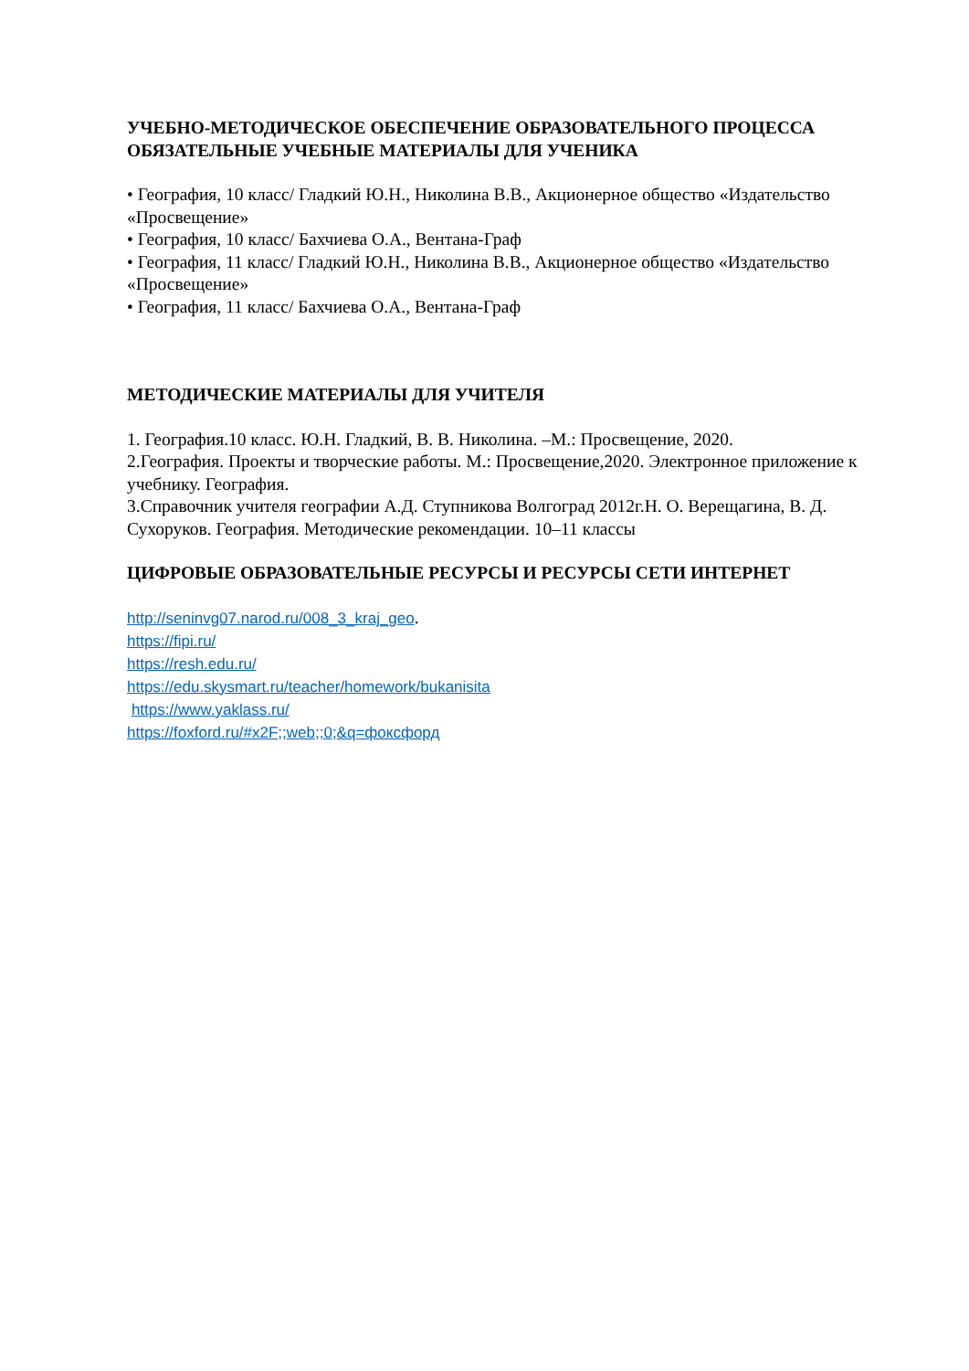УЧЕБНО-МЕТОДИЧЕСКОЕ ОБЕСПЕЧЕНИЕ ОБРАЗОВАТЕЛЬНОГО ПРОЦЕССА
ОБЯЗАТЕЛЬНЫЕ УЧЕБНЫЕ МАТЕРИАЛЫ ДЛЯ УЧЕНИКА
• География, 10 класс/ Гладкий Ю.Н., Николина В.В., Акционерное общество «Издательство «Просвещение»
• География, 10 класс/ Бахчиева О.А., Вентана-Граф
• География, 11 класс/ Гладкий Ю.Н., Николина В.В., Акционерное общество «Издательство «Просвещение»
• География, 11 класс/ Бахчиева О.А., Вентана-Граф
МЕТОДИЧЕСКИЕ МАТЕРИАЛЫ ДЛЯ УЧИТЕЛЯ
1. География.10 класс. Ю.Н. Гладкий, В. В. Николина. –М.: Просвещение, 2020.
2.География. Проекты и творческие работы. М.: Просвещение,2020. Электронное приложение к учебнику. География.
3.Справочник учителя географии А.Д. Ступникова Волгоград 2012г.Н. О. Верещагина, В. Д. Сухоруков. География. Методические рекомендации. 10–11 классы
ЦИФРОВЫЕ ОБРАЗОВАТЕЛЬНЫЕ РЕСУРСЫ И РЕСУРСЫ СЕТИ ИНТЕРНЕТ
http://seninvg07.narod.ru/008_3_kraj_geo.
https://fipi.ru/
https://resh.edu.ru/
https://edu.skysmart.ru/teacher/homework/bukanisita
https://www.yaklass.ru/
https://foxford.ru/#x2F;;web;;0;&q=фоксфорд